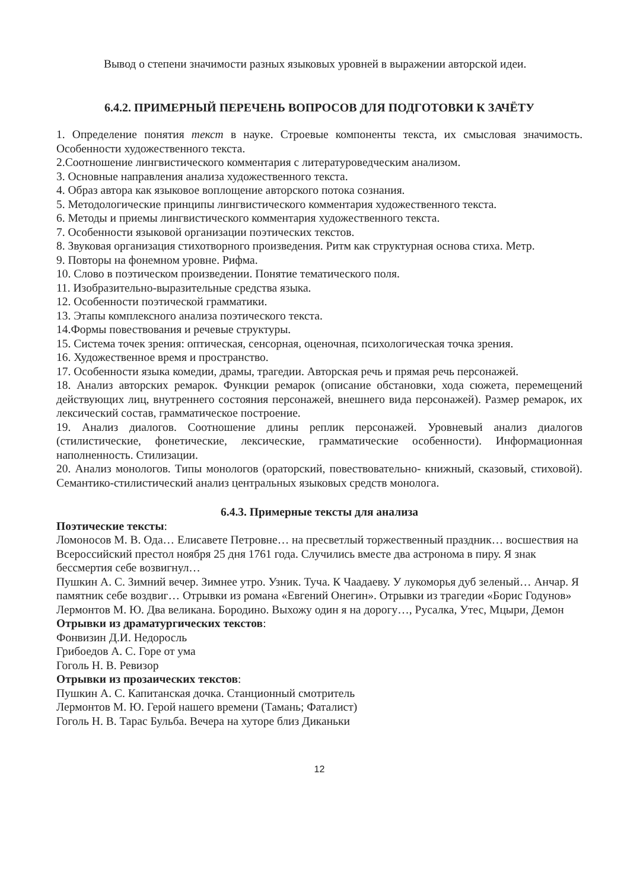Вывод о степени значимости разных языковых уровней в выражении авторской идеи.
6.4.2. ПРИМЕРНЫЙ ПЕРЕЧЕНЬ ВОПРОСОВ ДЛЯ ПОДГОТОВКИ К ЗАЧЁТУ
1. Определение понятия текст в науке. Строевые компоненты текста, их смысловая значимость. Особенности художественного текста.
2.Соотношение лингвистического комментария с литературоведческим анализом.
3. Основные направления анализа художественного текста.
4. Образ автора как языковое воплощение авторского потока сознания.
5. Методологические принципы лингвистического комментария художественного текста.
6. Методы и приемы лингвистического комментария художественного текста.
7. Особенности языковой организации поэтических текстов.
8. Звуковая организация стихотворного произведения. Ритм как структурная основа стиха. Метр.
9. Повторы на фонемном уровне. Рифма.
10. Слово в поэтическом произведении. Понятие тематического поля.
11. Изобразительно-выразительные средства языка.
12. Особенности поэтической грамматики.
13. Этапы комплексного анализа поэтического текста.
14.Формы повествования и речевые структуры.
15. Система точек зрения: оптическая, сенсорная, оценочная, психологическая точка зрения.
16. Художественное время и пространство.
17. Особенности языка комедии, драмы, трагедии. Авторская речь и прямая речь персонажей.
18. Анализ авторских ремарок. Функции ремарок (описание обстановки, хода сюжета, перемещений действующих лиц, внутреннего состояния персонажей, внешнего вида персонажей). Размер ремарок, их лексический состав, грамматическое построение.
19. Анализ диалогов. Соотношение длины реплик персонажей. Уровневый анализ диалогов (стилистические, фонетические, лексические, грамматические особенности). Информационная наполненность. Стилизации.
20. Анализ монологов. Типы монологов (ораторский, повествовательно- книжный, сказовый, стиховой). Семантико-стилистический анализ центральных языковых средств монолога.
6.4.3. Примерные тексты для анализа
Поэтические тексты:
Ломоносов М. В. Ода… Елисавете Петровне… на пресветлый торжественный праздник… восшествия на Всероссийский престол ноября 25 дня 1761 года. Случились вместе два астронома в пиру. Я знак бессмертия себе возвигнул…
Пушкин А. С. Зимний вечер. Зимнее утро. Узник. Туча. К Чаадаеву. У лукоморья дуб зеленый… Анчар. Я памятник себе воздвиг… Отрывки из романа «Евгений Онегин». Отрывки из трагедии «Борис Годунов»
Лермонтов М. Ю. Два великана. Бородино. Выхожу один я на дорогу…, Русалка, Утес, Мцыри, Демон
Отрывки из драматургических текстов:
Фонвизин Д.И. Недоросль
Грибоедов А. С. Горе от ума
Гоголь Н. В. Ревизор
Отрывки из прозаических текстов:
Пушкин А. С. Капитанская дочка. Станционный смотритель
Лермонтов М. Ю. Герой нашего времени (Тамань; Фаталист)
Гоголь Н. В. Тарас Бульба. Вечера на хуторе близ Диканьки
12